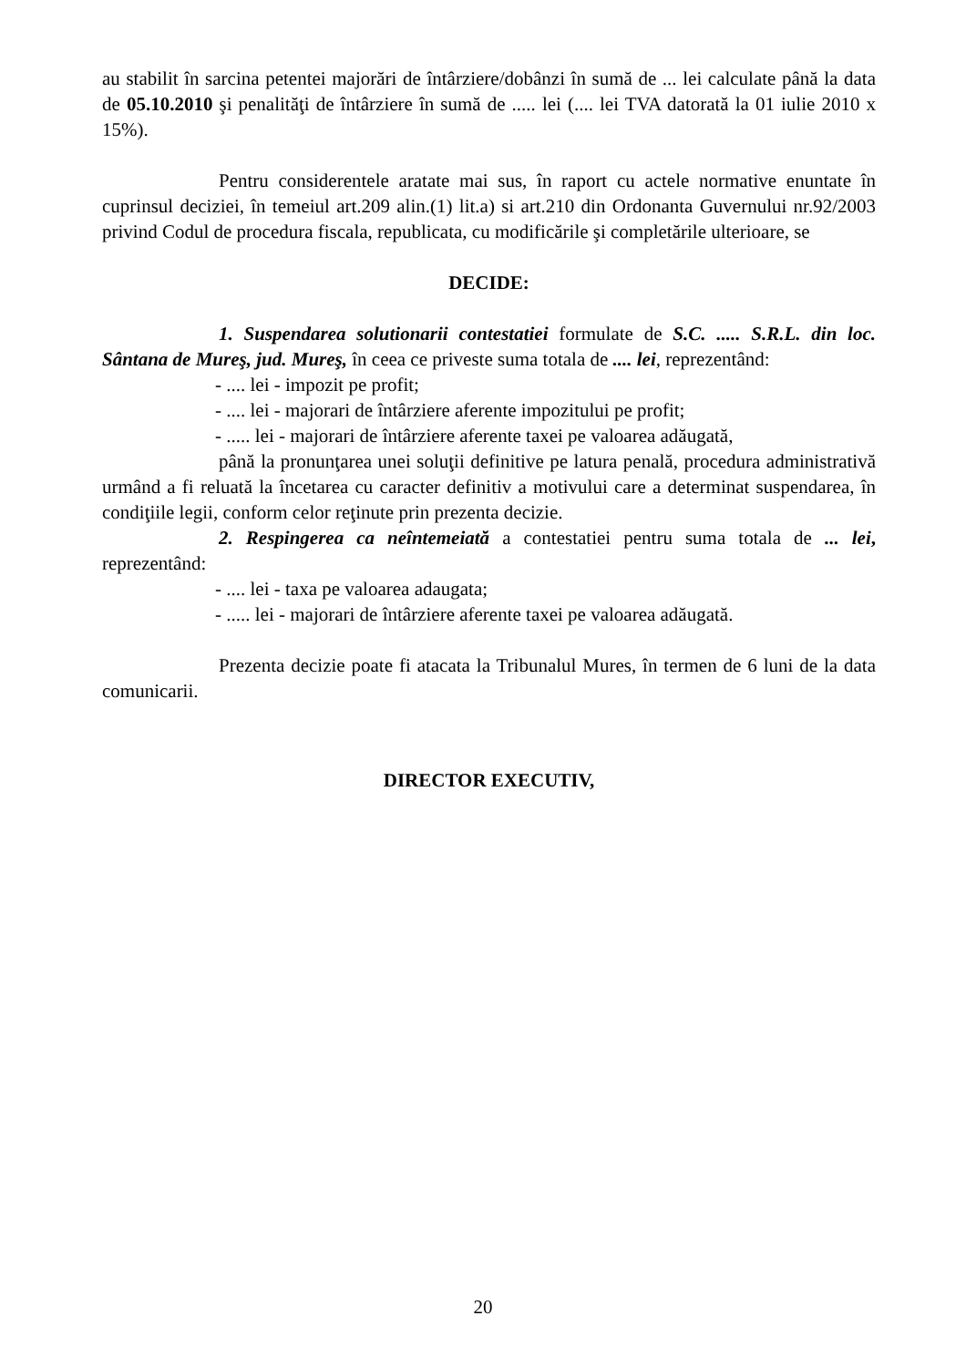au stabilit în sarcina petentei majorări de întârziere/dobânzi în sumă de ... lei calculate până la data de 05.10.2010 şi penalităţi de întârziere în sumă de ..... lei (.... lei TVA datorată la 01 iulie 2010 x 15%).
Pentru considerentele aratate mai sus, în raport cu actele normative enuntate în cuprinsul deciziei, în temeiul art.209 alin.(1) lit.a) si art.210 din Ordonanta Guvernului nr.92/2003 privind Codul de procedura fiscala, republicata, cu modificările şi completările ulterioare, se
DECIDE:
1. Suspendarea solutionarii contestatiei formulate de S.C. ..... S.R.L. din loc. Sântana de Mureş, jud. Mureş, în ceea ce priveste suma totala de .... lei, reprezentând:
- .... lei - impozit pe profit;
- .... lei - majorari de întârziere aferente impozitului pe profit;
- ..... lei - majorari de întârziere aferente taxei pe valoarea adăugată,
până la pronunţarea unei soluţii definitive pe latura penală, procedura administrativă urmând a fi reluată la încetarea cu caracter definitiv a motivului care a determinat suspendarea, în condiţiile legii, conform celor reţinute prin prezenta decizie.
2. Respingerea ca neîntemeiată a contestatiei pentru suma totala de ... lei, reprezentând:
- .... lei - taxa pe valoarea adaugata;
- ..... lei - majorari de întârziere aferente taxei pe valoarea adăugată.
Prezenta decizie poate fi atacata la Tribunalul Mures, în termen de 6 luni de la data comunicarii.
DIRECTOR EXECUTIV,
20